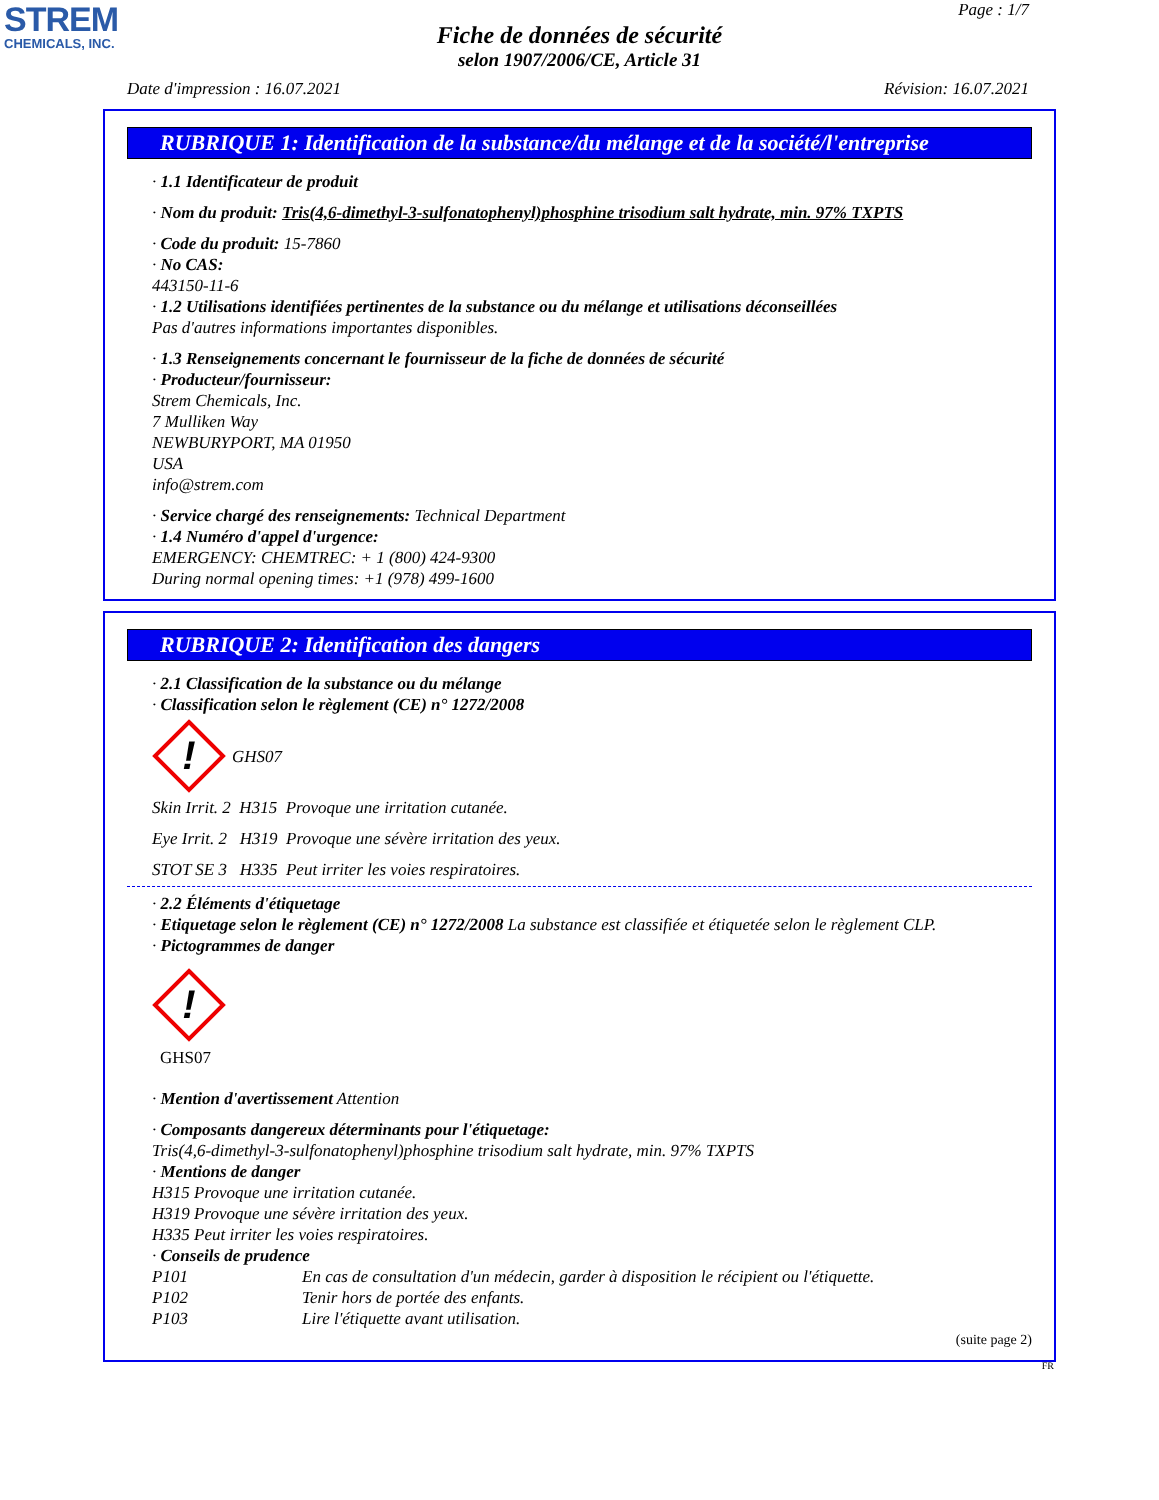STREM
CHEMICALS, INC.
Page : 1/7
Fiche de données de sécurité
selon 1907/2006/CE, Article 31
Date d'impression : 16.07.2021 Révision: 16.07.2021
RUBRIQUE 1: Identification de la substance/du mélange et de la société/l'entreprise
· 1.1 Identificateur de produit
· Nom du produit: Tris(4,6-dimethyl-3-sulfonatophenyl)phosphine trisodium salt hydrate, min. 97% TXPTS
· Code du produit: 15-7860
· No CAS:
443150-11-6
· 1.2 Utilisations identifiées pertinentes de la substance ou du mélange et utilisations déconseillées
Pas d'autres informations importantes disponibles.
· 1.3 Renseignements concernant le fournisseur de la fiche de données de sécurité
· Producteur/fournisseur:
Strem Chemicals, Inc.
7 Mulliken Way
NEWBURYPORT, MA 01950
USA
info@strem.com
· Service chargé des renseignements: Technical Department
· 1.4 Numéro d'appel d'urgence:
EMERGENCY: CHEMTREC: + 1 (800) 424-9300
During normal opening times: +1 (978) 499-1600
RUBRIQUE 2: Identification des dangers
· 2.1 Classification de la substance ou du mélange
· Classification selon le règlement (CE) n° 1272/2008
!
GHS07
Skin Irrit. 2 H315 Provoque une irritation cutanée.
Eye Irrit. 2 H319 Provoque une sévère irritation des yeux.
STOT SE 3 H335 Peut irriter les voies respiratoires.
· 2.2 Éléments d'étiquetage
· Etiquetage selon le règlement (CE) n° 1272/2008 La substance est classifiée et étiquetée selon le règlement CLP.
· Pictogrammes de danger
!
GHS07
· Mention d'avertissement Attention
· Composants dangereux déterminants pour l'étiquetage:
Tris(4,6-dimethyl-3-sulfonatophenyl)phosphine trisodium salt hydrate, min. 97% TXPTS
· Mentions de danger
H315 Provoque une irritation cutanée.
H319 Provoque une sévère irritation des yeux.
H335 Peut irriter les voies respiratoires.
· Conseils de prudence
P101 En cas de consultation d'un médecin, garder à disposition le récipient ou l'étiquette.
P102 Tenir hors de portée des enfants.
P103 Lire l'étiquette avant utilisation.
(suite page 2)
FR